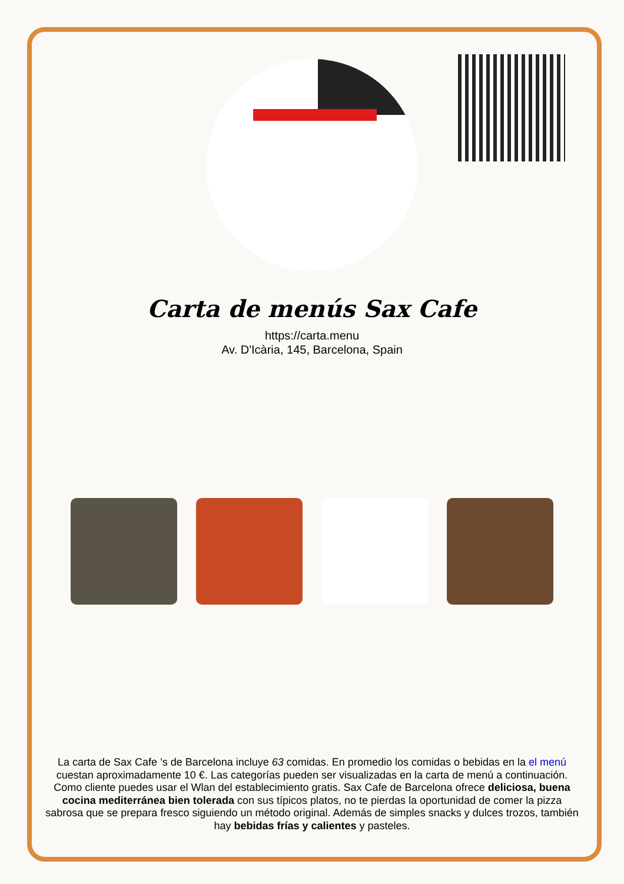Carta de menús Sax Cafe
https://carta.menu
Av. D'Icària, 145, Barcelona, Spain
La carta de Sax Cafe ’s de Barcelona incluye 63 comidas. En promedio los comidas o bebidas en la el menú cuestan aproximadamente 10 €. Las categorías pueden ser visualizadas en la carta de menú a continuación. Como cliente puedes usar el Wlan del establecimiento gratis. Sax Cafe de Barcelona ofrece deliciosa, buena cocina mediterránea bien tolerada con sus típicos platos, no te pierdas la oportunidad de comer la pizza sabrosa que se prepara fresco siguiendo un método original. Además de simples snacks y dulces trozos, también hay bebidas frías y calientes y pasteles.